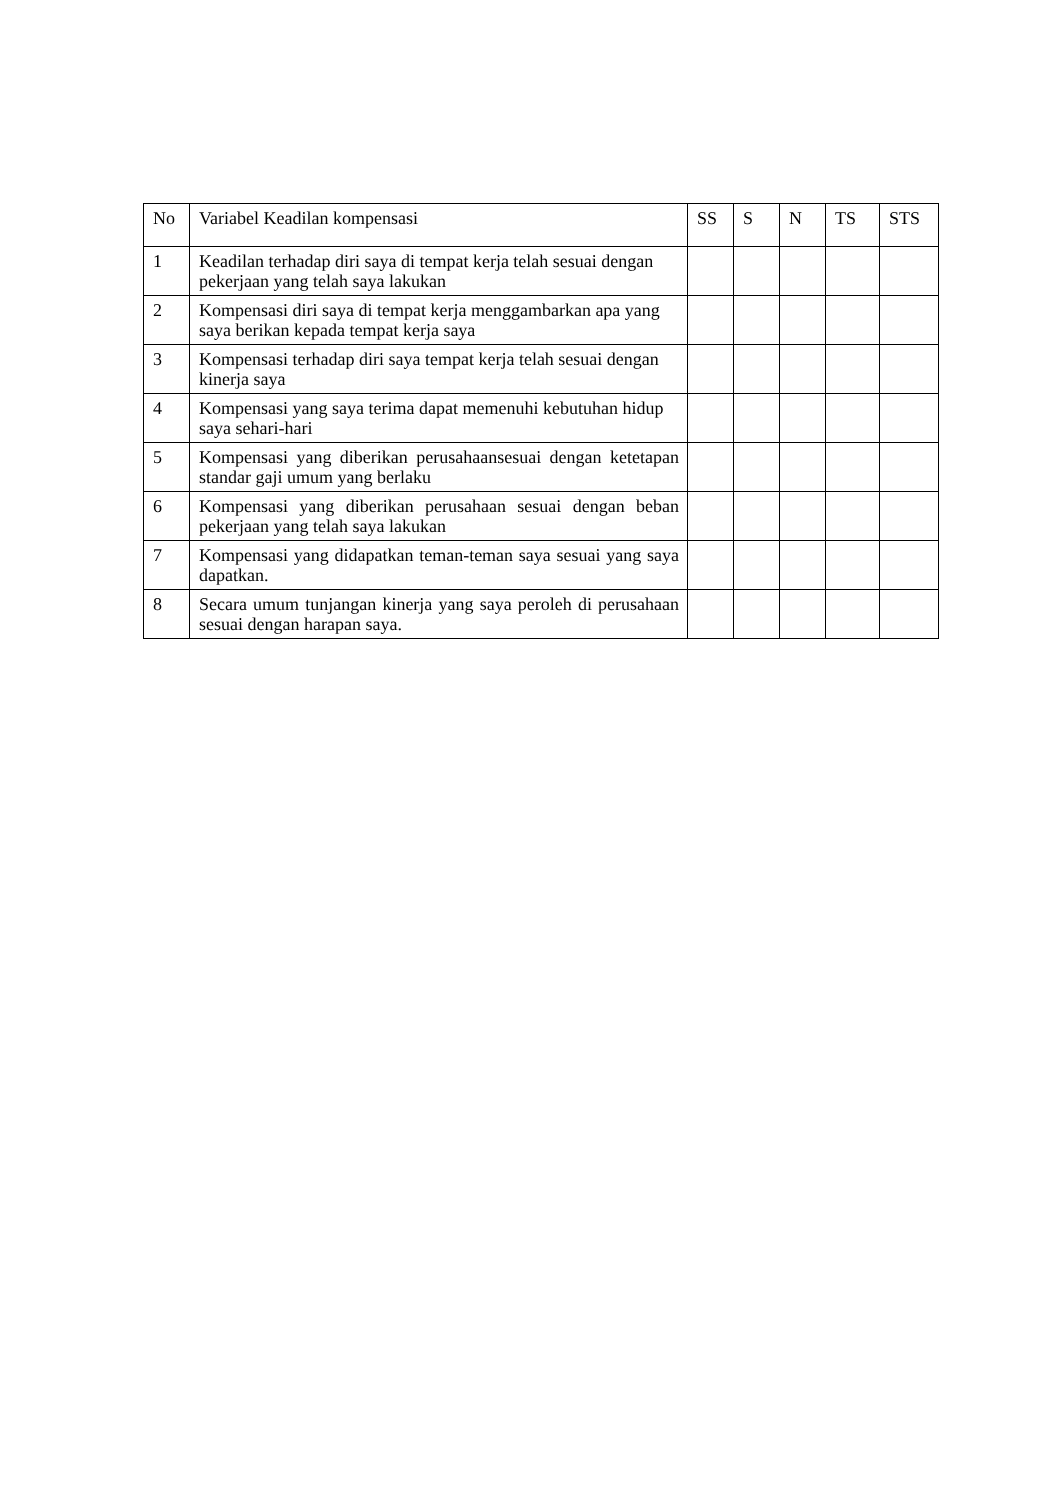| No | Variabel Keadilan kompensasi | SS | S | N | TS | STS |
| --- | --- | --- | --- | --- | --- | --- |
| 1 | Keadilan terhadap diri saya di tempat kerja telah sesuai dengan pekerjaan yang telah saya lakukan | | | | | |
| 2 | Kompensasi diri saya di tempat kerja menggambarkan apa yang saya berikan kepada tempat kerja saya | | | | | |
| 3 | Kompensasi terhadap diri saya tempat kerja telah sesuai dengan kinerja saya | | | | | |
| 4 | Kompensasi yang saya terima dapat memenuhi kebutuhan hidup saya sehari-hari | | | | | |
| 5 | Kompensasi yang diberikan perusahaansesuai dengan ketetapan standar gaji umum yang berlaku | | | | | |
| 6 | Kompensasi yang diberikan perusahaan sesuai dengan beban pekerjaan yang telah saya lakukan | | | | | |
| 7 | Kompensasi yang didapatkan teman-teman saya sesuai yang saya dapatkan. | | | | | |
| 8 | Secara umum tunjangan kinerja yang saya peroleh di perusahaan sesuai dengan harapan saya. | | | | | |